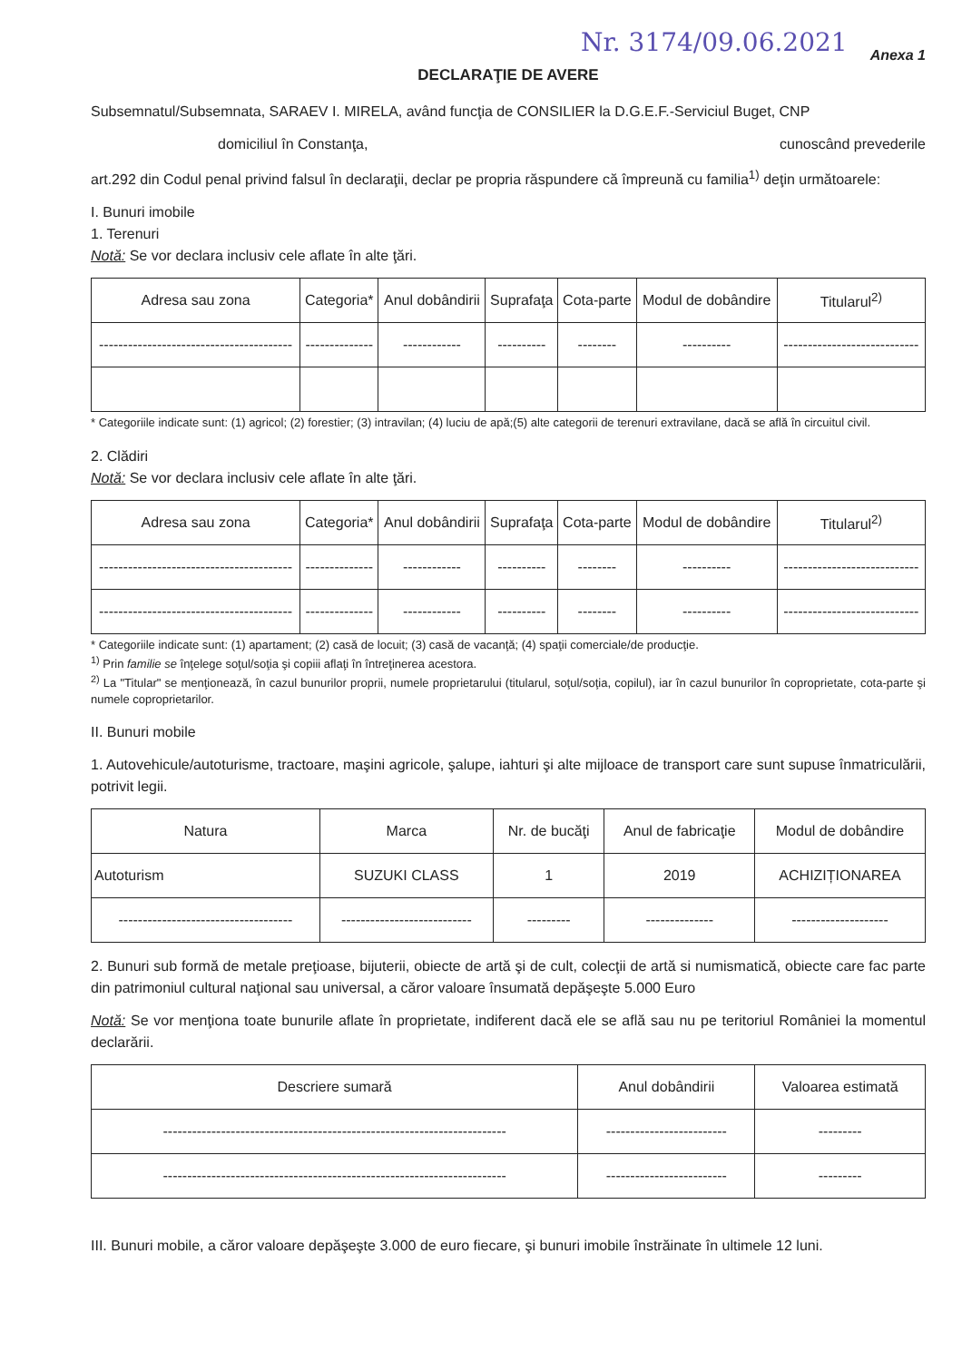Nr. 3174/09.06.2021 Anexa 1
DECLARAŢIE DE AVERE
Subsemnatul/Subsemnata, SARAEV I. MIRELA, având funcţia de CONSILIER la D.G.E.F.-Serviciul Buget, CNP
domiciliul în Constanţa, cunoscând prevederile
art.292 din Codul penal privind falsul în declaraţii, declar pe propria răspundere că împreună cu familia<sup>1)</sup> deţin următoarele:
I. Bunuri imobile
1. Terenuri
Notă: Se vor declara inclusiv cele aflate în alte ţări.
| Adresa sau zona | Categoria* | Anul dobândirii | Suprafaţa | Cota-parte | Modul de dobândire | Titularul<sup>2)</sup> |
| --- | --- | --- | --- | --- | --- | --- |
| ---------------------------------------- | -------------- | ------------ | ---------- | -------- | ---------- | ---------------------------- |
* Categoriile indicate sunt: (1) agricol; (2) forestier; (3) intravilan; (4) luciu de apă;(5) alte categorii de terenuri extravilane, dacă se află în circuitul civil.
2. Clădiri
Notă: Se vor declara inclusiv cele aflate în alte ţări.
| Adresa sau zona | Categoria* | Anul dobândirii | Suprafaţa | Cota-parte | Modul de dobândire | Titularul<sup>2)</sup> |
| --- | --- | --- | --- | --- | --- | --- |
| ---------------------------------------- | -------------- | ------------ | ---------- | -------- | ---------- | ---------------------------- |
| ---------------------------------------- | -------------- | ------------ | ---------- | -------- | ---------- | ---------------------------- |
* Categoriile indicate sunt: (1) apartament; (2) casă de locuit; (3) casă de vacanţă; (4) spaţii comerciale/de producţie.
<sup>1)</sup> Prin familie se înţelege soţul/soţia şi copiii aflaţi în întreţinerea acestora.
<sup>2)</sup> La "Titular" se menţionează, în cazul bunurilor proprii, numele proprietarului (titularul, soţul/soţia, copilul), iar în cazul bunurilor în coproprietate, cota-parte şi numele coproprietarilor.
II. Bunuri mobile
1. Autovehicule/autoturisme, tractoare, maşini agricole, şalupe, iahturi şi alte mijloace de transport care sunt supuse înmatriculării, potrivit legii.
| Natura | Marca | Nr. de bucăţi | Anul de fabricaţie | Modul de dobândire |
| --- | --- | --- | --- | --- |
| Autoturism | SUZUKI CLASS | 1 | 2019 | ACHIZIȚIONAREA |
| ------------------------------------ | --------------------------- | --------- | -------------- | -------------------- |
2. Bunuri sub formă de metale preţioase, bijuterii, obiecte de artă şi de cult, colecţii de artă si numismatică, obiecte care fac parte din patrimoniul cultural naţional sau universal, a căror valoare însumată depăşeşte 5.000 Euro
Notă: Se vor menţiona toate bunurile aflate în proprietate, indiferent dacă ele se află sau nu pe teritoriul României la momentul declarării.
| Descriere sumară | Anul dobândirii | Valoarea estimată |
| --- | --- | --- |
| ----------------------------------------------------------------------- | ------------------------- | --------- |
| ----------------------------------------------------------------------- | ------------------------- | --------- |
III. Bunuri mobile, a căror valoare depăşeşte 3.000 de euro fiecare, şi bunuri imobile înstrăinate în ultimele 12 luni.